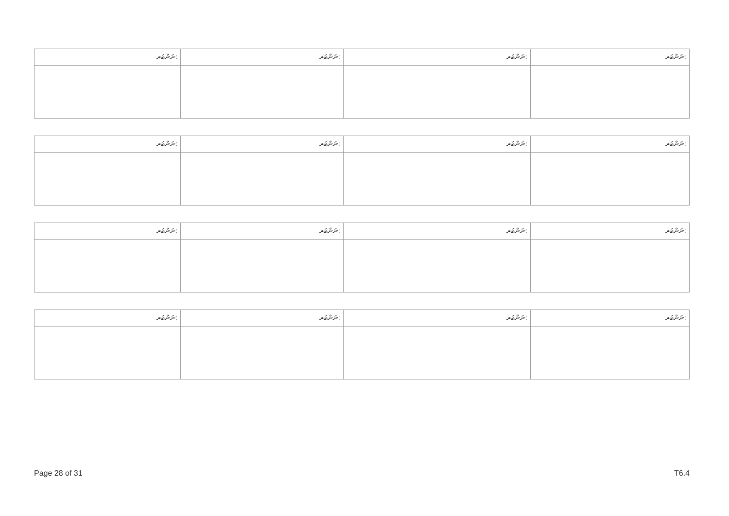| ނަންބަރ: | ނަންބަރ: | ނަންބަރ: | ނަންބަރ: |
| ނަންބަރ: | ނަންބަރ: | ނަންބަރ: | ނަންބަރ: |
| ނަންބަރ: | ނަންބަރ: | ނަންބަރ: | ނަންބަރ: |
| ނަންބަރ: | ނަންބަރ: | ނަންބަރ: | ނަންބަރ: |
Page 28 of 31 T6.4